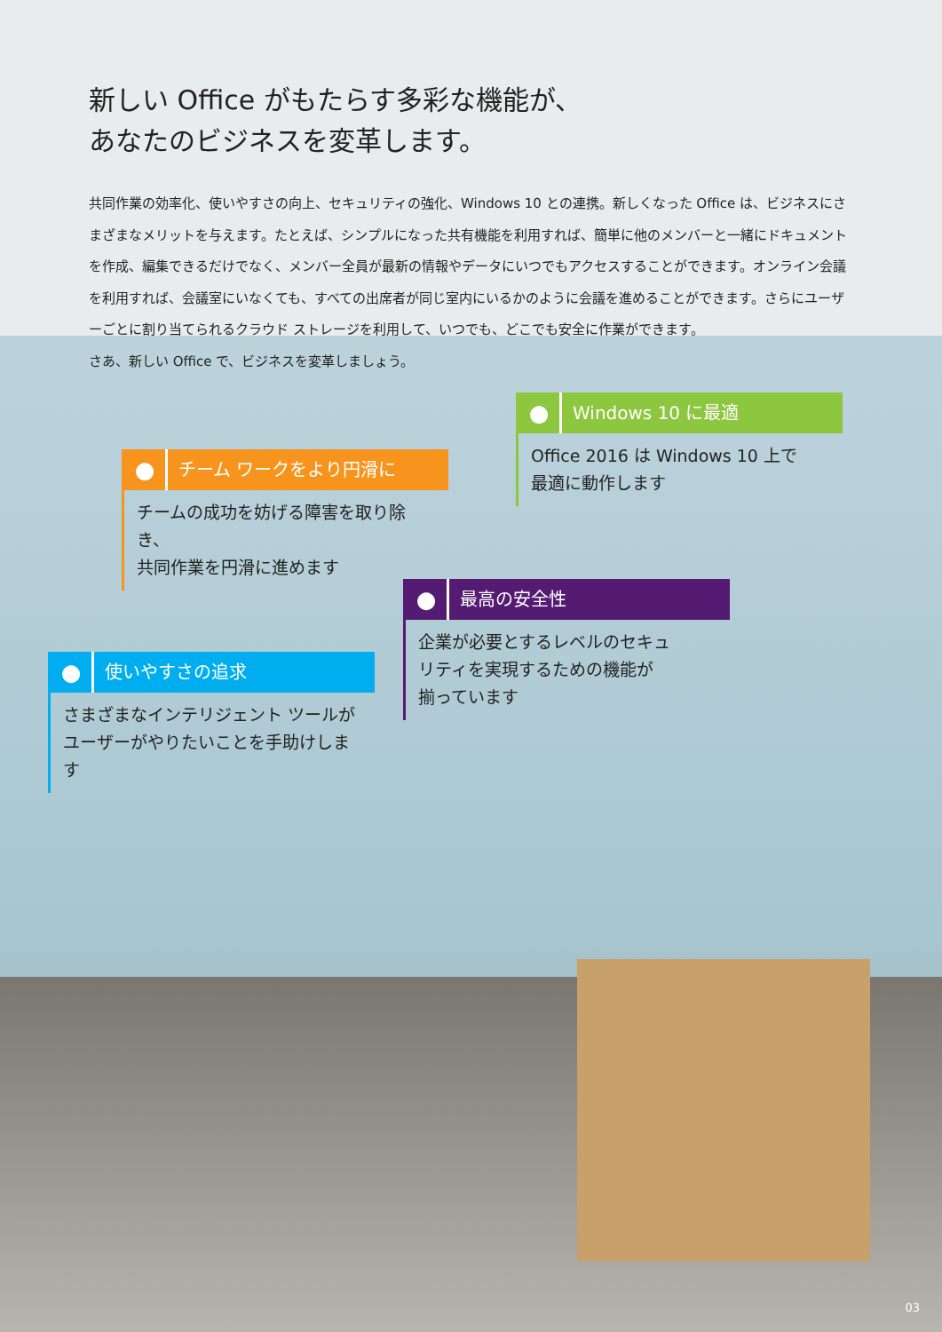新しい Office がもたらす多彩な機能が、
あなたのビジネスを変革します。
共同作業の効率化、使いやすさの向上、セキュリティの強化、Windows 10 との連携。新しくなった Office は、ビジネスにさまざまなメリットを与えます。たとえば、シンプルになった共有機能を利用すれば、簡単に他のメンバーと一緒にドキュメントを作成、編集できるだけでなく、メンバー全員が最新の情報やデータにいつでもアクセスすることができます。オンライン会議を利用すれば、会議室にいなくても、すべての出席者が同じ室内にいるかのように会議を進めることができます。さらにユーザーごとに割り当てられるクラウド ストレージを利用して、いつでも、どこでも安全に作業ができます。
さあ、新しい Office で、ビジネスを変革しましょう。
●
Windows 10 に最適
Office 2016 は Windows 10 上で
最適に動作します
●
チーム ワークをより円滑に
チームの成功を妨げる障害を取り除き、
共同作業を円滑に進めます
●
最高の安全性
企業が必要とするレベルのセキュ
リティを実現するための機能が
揃っています
●
使いやすさの追求
さまざまなインテリジェント ツールが
ユーザーがやりたいことを手助けします
03